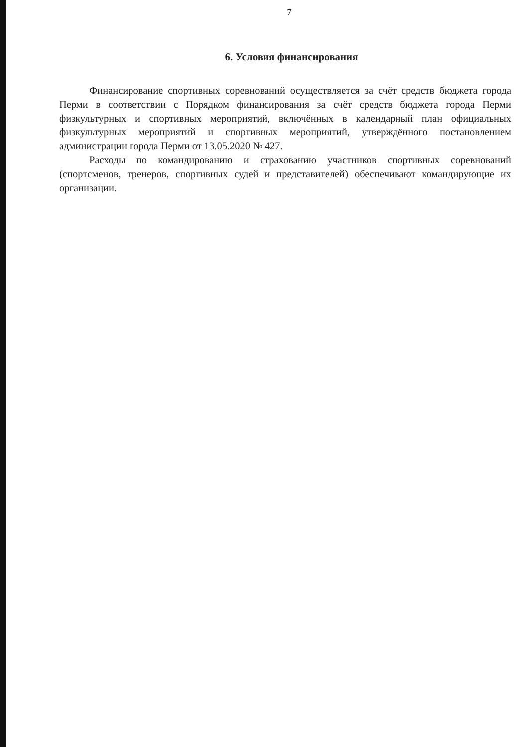7
6. Условия финансирования
Финансирование спортивных соревнований осуществляется за счёт средств бюджета города Перми в соответствии с Порядком финансирования за счёт средств бюджета города Перми физкультурных и спортивных мероприятий, включённых в календарный план официальных физкультурных мероприятий и спортивных мероприятий, утверждённого постановлением администрации города Перми от 13.05.2020 № 427.
Расходы по командированию и страхованию участников спортивных соревнований (спортсменов, тренеров, спортивных судей и представителей) обеспечивают командирующие их организации.